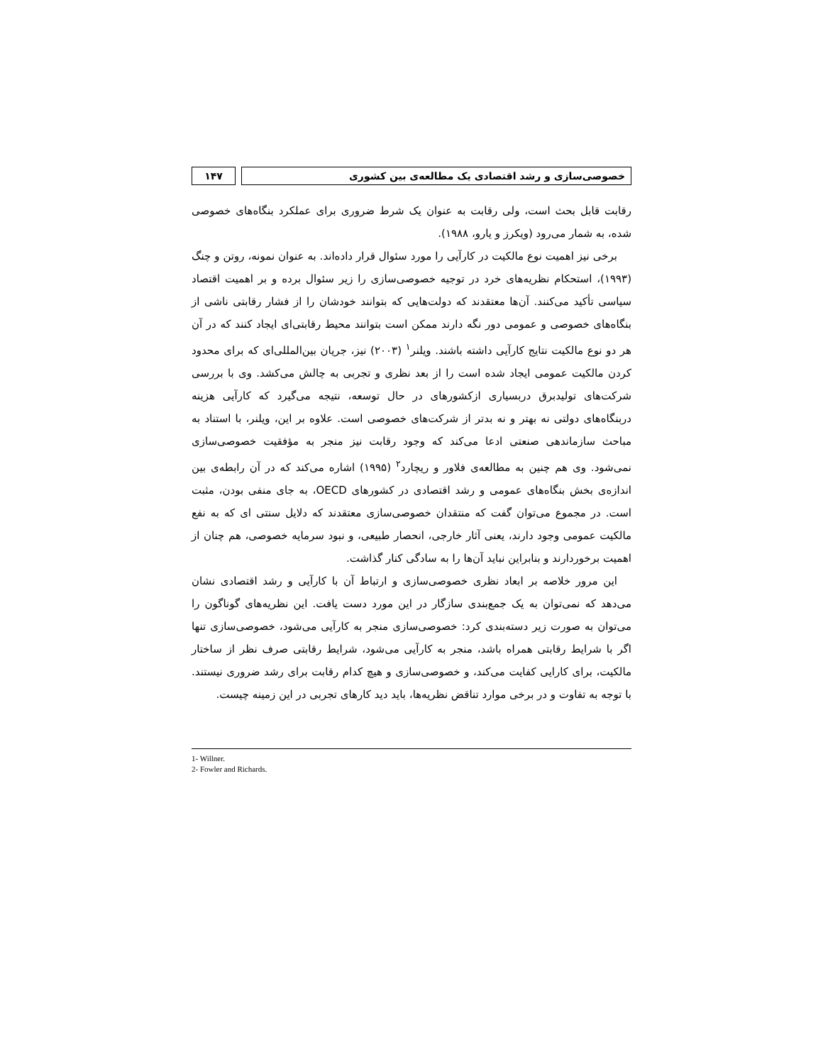خصوصی‌سازی و رشد اقتصادی یک مطالعه‌ی بین کشوری
۱۴۷
رقابت قابل بحث است، ولی رقابت به عنوان یک شرط ضروری برای عملکرد بنگاه‌های خصوصی شده، به شمار می‌رود (ویکرز و یارو، ۱۹۸۸).
برخی نیز اهمیت نوع مالکیت در کارآیی را مورد سئوال قرار داده‌اند. به عنوان نمونه، روتن و چنگ (۱۹۹۳)، استحکام نظریه‌های خرد در توجیه خصوصی‌سازی را زیر سئوال برده و بر اهمیت اقتصاد سیاسی تأکید می‌کنند. آن‌ها معتقدند که دولت‌هایی که بتوانند خودشان را از فشار رقابتی ناشی از بنگاه‌های خصوصی و عمومی دور نگه دارند ممکن است بتوانند محیط رقابتی‌ای ایجاد کنند که در آن هر دو نوع مالکیت نتایج کارآیی داشته باشند. ویلنر<sup>۱</sup> (۲۰۰۳) نیز، جریان بین‌المللی‌ای که برای محدود کردن مالکیت عمومی ایجاد شده است را از بعد نظری و تجربی به چالش می‌کشد. وی با بررسی شرکت‌های تولیدبرق دربسیاری ازکشورهای در حال توسعه، نتیجه می‌گیرد که کارآیی هزینه دربنگاه‌های دولتی نه بهتر و نه بدتر از شرکت‌های خصوصی است. علاوه بر این، ویلنر، با استناد به مباحث سازماندهی صنعتی ادعا می‌کند که وجود رقابت نیز منجر به مؤفقیت خصوصی‌سازی نمی‌شود. وی هم چنین به مطالعه‌ی فلاور و ریچارد<sup>۲</sup> (۱۹۹۵) اشاره می‌کند که در آن رابطه‌ی بین اندازه‌ی بخش بنگاه‌های عمومی و رشد اقتصادی در کشورهای OECD، به جای منفی بودن، مثبت است. در مجموع می‌توان گفت که منتقدان خصوصی‌سازی معتقدند که دلایل سنتی ای که به نفع مالکیت عمومی وجود دارند، یعنی آثار خارجی، انحصار طبیعی، و نبود سرمایه خصوصی، هم چنان از اهمیت برخوردارند و بنابراین نباید آن‌ها را به سادگی کنار گذاشت.
این مرور خلاصه بر ابعاد نظری خصوصی‌سازی و ارتباط آن با کارآیی و رشد اقتصادی نشان می‌دهد که نمی‌توان به یک جمع‌بندی سازگار در این مورد دست یافت. این نظریه‌های گوناگون را می‌توان به صورت زیر دسته‌بندی کرد: خصوصی‌سازی منجر به کارآیی می‌شود، خصوصی‌سازی تنها اگر با شرایط رقابتی همراه باشد، منجر به کارآیی می‌شود، شرایط رقابتی صرف نظر از ساختار مالکیت، برای کارایی کفایت می‌کند، و خصوصی‌سازی و هیچ کدام رقابت برای رشد ضروری نیستند. با توجه به تفاوت و در برخی موارد تناقض نظریه‌ها، باید دید کارهای تجربی در این زمینه چیست.
1- Willner.
2- Fowler and Richards.